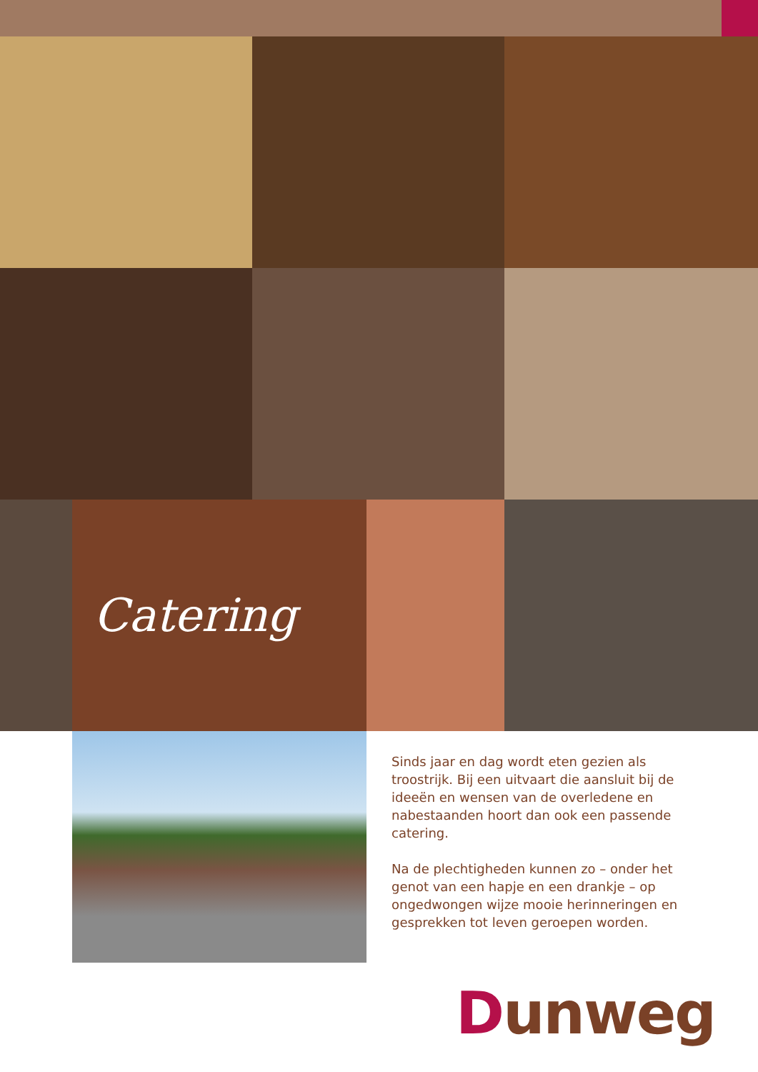Catering
Sinds jaar en dag wordt eten gezien als troostrijk. Bij een uitvaart die aansluit bij de ideeën en wensen van de overledene en nabestaanden hoort dan ook een passende catering.
Na de plechtigheden kunnen zo – onder het genot van een hapje en een drankje – op ongedwongen wijze mooie herinneringen en gesprekken tot leven geroepen worden.
Dunweg